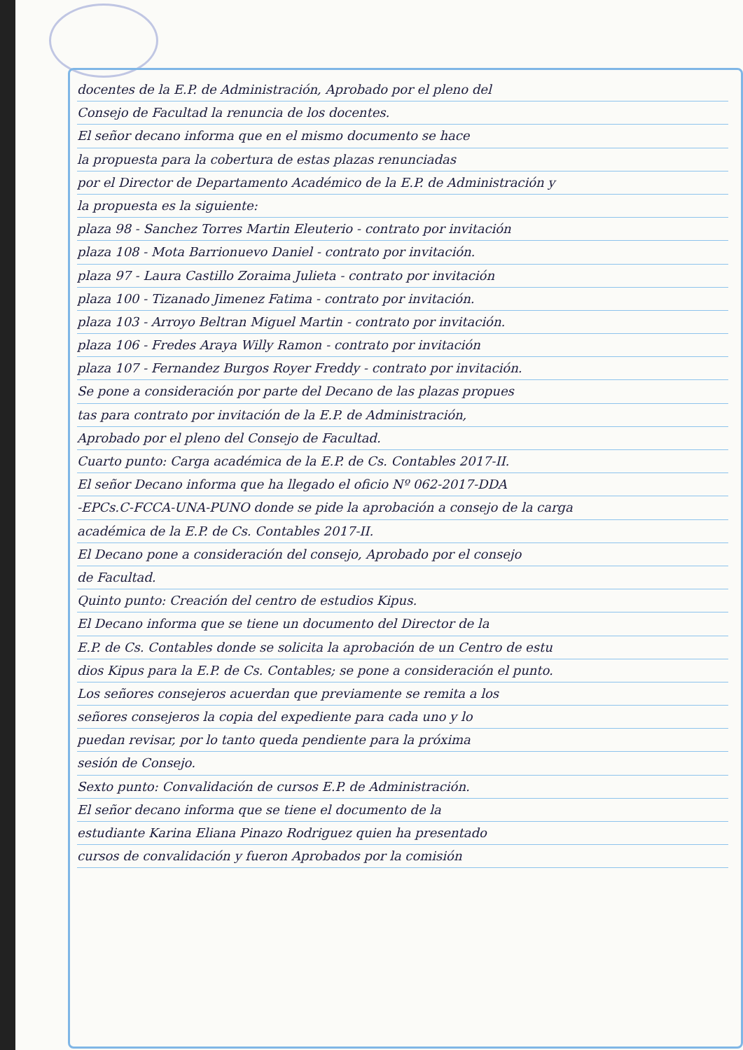docentes de la E.P. de Administración, Aprobado por el pleno del
Consejo de Facultad la renuncia de los docentes.
El señor decano informa que en el mismo documento se hace
la propuesta para la cobertura de estas plazas renunciadas
por el Director de Departamento Académico de la E.P. de Administración y
la propuesta es la siguiente:
plaza 98 - Sanchez Torres Martin Eleuterio - contrato por invitación
plaza 108 - Mota Barrionuevo Daniel - contrato por invitación.
plaza 97 - Laura Castillo Zoraima Julieta - contrato por invitación
plaza 100 - Tizanado Jimenez Fatima - contrato por invitación.
plaza 103 - Arroyo Beltran Miguel Martin - contrato por invitación.
plaza 106 - Fredes Araya Willy Ramon - contrato por invitación
plaza 107 - Fernandez Burgos Royer Freddy - contrato por invitación.
Se pone a consideración por parte del Decano de las plazas propues
tas para contrato por invitación de la E.P. de Administración,
Aprobado por el pleno del Consejo de Facultad.
Cuarto punto: Carga académica de la E.P. de Cs. Contables 2017-II.
El señor Decano informa que ha llegado el oficio Nº 062-2017-DDA
-EPCs.C-FCCA-UNA-PUNO donde se pide la aprobación a consejo de la carga
académica de la E.P. de Cs. Contables 2017-II.
El Decano pone a consideración del consejo, Aprobado por el consejo
de Facultad.
Quinto punto: Creación del centro de estudios Kipus.
El Decano informa que se tiene un documento del Director de la
E.P. de Cs. Contables donde se solicita la aprobación de un Centro de estu
dios Kipus para la E.P. de Cs. Contables; se pone a consideración el punto.
Los señores consejeros acuerdan que previamente se remita a los
señores consejeros la copia del expediente para cada uno y lo
puedan revisar, por lo tanto queda pendiente para la próxima
sesión de Consejo.
Sexto punto: Convalidación de cursos E.P. de Administración.
El señor decano informa que se tiene el documento de la
estudiante Karina Eliana Pinazo Rodriguez quien ha presentado
cursos de convalidación y fueron Aprobados por la comisión